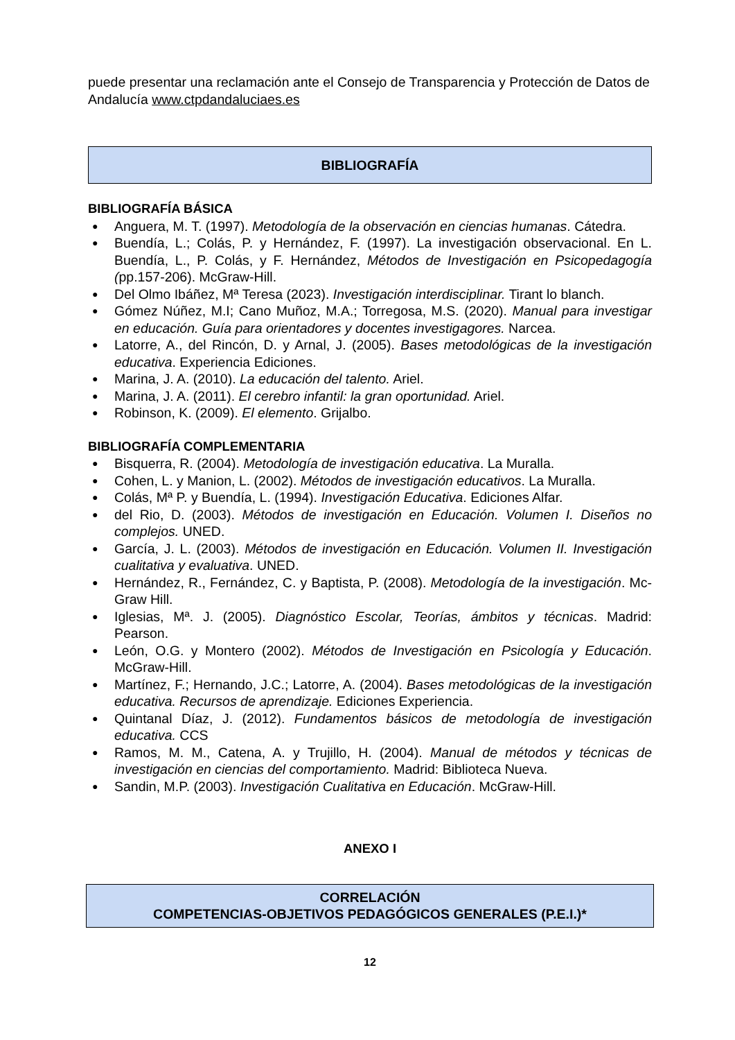puede presentar una reclamación ante el Consejo de Transparencia y Protección de Datos de Andalucía www.ctpdandaluciaes.es
BIBLIOGRAFÍA
BIBLIOGRAFÍA BÁSICA
● Anguera, M. T. (1997). Metodología de la observación en ciencias humanas. Cátedra.
● Buendía, L.; Colás, P. y Hernández, F. (1997). La investigación observacional. En L. Buendía, L., P. Colás, y F. Hernández, Métodos de Investigación en Psicopedagogía (pp.157-206). McGraw-Hill.
● Del Olmo Ibáñez, Mª Teresa (2023). Investigación interdisciplinar. Tirant lo blanch.
● Gómez Núñez, M.I; Cano Muñoz, M.A.; Torregosa, M.S. (2020). Manual para investigar en educación. Guía para orientadores y docentes investigagores. Narcea.
● Latorre, A., del Rincón, D. y Arnal, J. (2005). Bases metodológicas de la investigación educativa. Experiencia Ediciones.
● Marina, J. A. (2010). La educación del talento. Ariel.
● Marina, J. A. (2011). El cerebro infantil: la gran oportunidad. Ariel.
● Robinson, K. (2009). El elemento. Grijalbo.
BIBLIOGRAFÍA COMPLEMENTARIA
● Bisquerra, R. (2004). Metodología de investigación educativa. La Muralla.
● Cohen, L. y Manion, L. (2002). Métodos de investigación educativos. La Muralla.
● Colás, Mª P. y Buendía, L. (1994). Investigación Educativa. Ediciones Alfar.
● del Rio, D. (2003). Métodos de investigación en Educación. Volumen I. Diseños no complejos. UNED.
● García, J. L. (2003). Métodos de investigación en Educación. Volumen II. Investigación cualitativa y evaluativa. UNED.
● Hernández, R., Fernández, C. y Baptista, P. (2008). Metodología de la investigación. Mc-Graw Hill.
● Iglesias, Mª. J. (2005). Diagnóstico Escolar, Teorías, ámbitos y técnicas. Madrid: Pearson.
● León, O.G. y Montero (2002). Métodos de Investigación en Psicología y Educación. McGraw-Hill.
● Martínez, F.; Hernando, J.C.; Latorre, A. (2004). Bases metodológicas de la investigación educativa. Recursos de aprendizaje. Ediciones Experiencia.
● Quintanal Díaz, J. (2012). Fundamentos básicos de metodología de investigación educativa. CCS
● Ramos, M. M., Catena, A. y Trujillo, H. (2004). Manual de métodos y técnicas de investigación en ciencias del comportamiento. Madrid: Biblioteca Nueva.
● Sandin, M.P. (2003). Investigación Cualitativa en Educación. McGraw-Hill.
ANEXO I
CORRELACIÓN
COMPETENCIAS-OBJETIVOS PEDAGÓGICOS GENERALES (P.E.I.)*
12